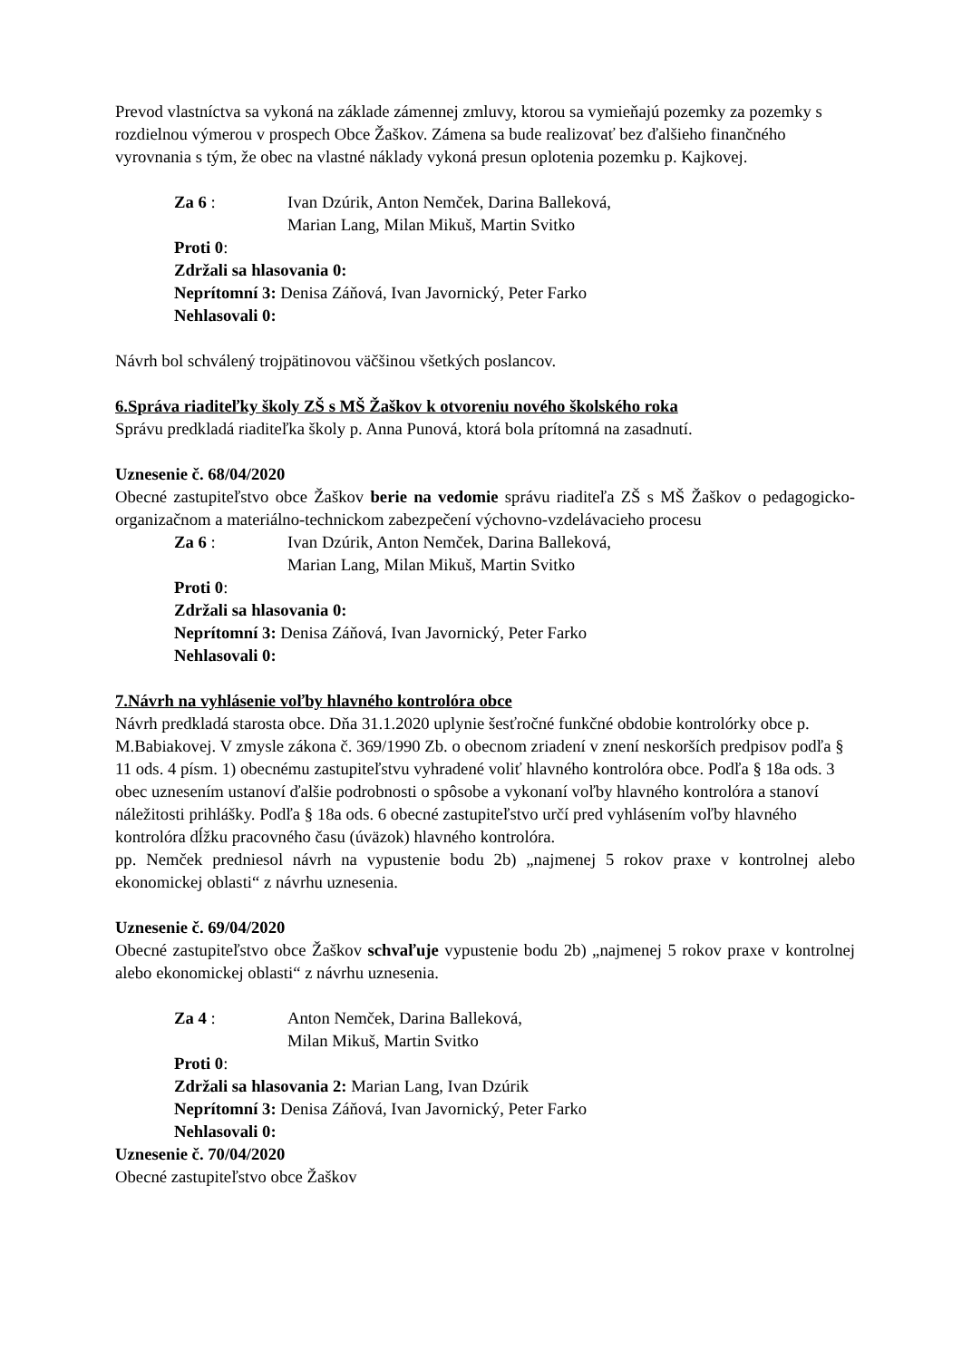Prevod vlastníctva sa vykoná na základe zámennej zmluvy, ktorou sa vymieňajú pozemky za pozemky s rozdielnou výmerou v prospech Obce Žaškov. Zámena sa bude realizovať bez ďalšieho finančného vyrovnania s tým, že obec na vlastné náklady vykoná presun oplotenia pozemku p. Kajkovej.
Za 6 : Ivan Dzúrik, Anton Nemček, Darina Balleková,
Marian Lang, Milan Mikuš, Martin Svitko
Proti 0:
Zdržali sa hlasovania 0:
Neprítomní 3: Denisa Záňová, Ivan Javornický, Peter Farko
Nehlasovali 0:
Návrh bol schválený trojpätinovou väčšinou všetkých poslancov.
6.Správa riaditeľky školy ZŠ s MŠ Žaškov k otvoreniu nového školského roka
Správu predkladá riaditeľka školy p. Anna Punová, ktorá bola prítomná na zasadnutí.
Uznesenie č. 68/04/2020
Obecné zastupiteľstvo obce Žaškov berie na vedomie správu riaditeľa ZŠ s MŠ Žaškov o pedagogicko-organizačnom a materiálno-technickom zabezpečení výchovno-vzdelávacieho procesu
Za 6 : Ivan Dzúrik, Anton Nemček, Darina Balleková,
Marian Lang, Milan Mikuš, Martin Svitko
Proti 0:
Zdržali sa hlasovania 0:
Neprítomní 3: Denisa Záňová, Ivan Javornický, Peter Farko
Nehlasovali 0:
7.Návrh na vyhlásenie voľby hlavného kontrolóra obce
Návrh predkladá starosta obce. Dňa 31.1.2020 uplynie šesťročné funkčné obdobie kontrolórky obce p. M.Babiakovej. V zmysle zákona č. 369/1990 Zb. o obecnom zriadení v znení neskorších predpisov podľa § 11 ods. 4 písm. 1) obecnému zastupiteľstvu vyhradené voliť hlavného kontrolóra obce. Podľa § 18a ods. 3 obec uznesením ustanoví ďalšie podrobnosti o spôsobe a vykonaní voľby hlavného kontrolóra a stanoví náležitosti prihlášky. Podľa § 18a ods. 6 obecné zastupiteľstvo určí pred vyhlásením voľby hlavného kontrolóra dĺžku pracovného času (úväzok) hlavného kontrolóra.
pp. Nemček predniesol návrh na vypustenie bodu 2b) „najmenej 5 rokov praxe v kontrolnej alebo ekonomickej oblasti“ z návrhu uznesenia.
Uznesenie č. 69/04/2020
Obecné zastupiteľstvo obce Žaškov schvaľuje vypustenie bodu 2b) „najmenej 5 rokov praxe v kontrolnej alebo ekonomickej oblasti“ z návrhu uznesenia.
Za 4 : Anton Nemček, Darina Balleková,
Milan Mikuš, Martin Svitko
Proti 0:
Zdržali sa hlasovania 2: Marian Lang, Ivan Dzúrik
Neprítomní 3: Denisa Záňová, Ivan Javornický, Peter Farko
Nehlasovali 0:
Uznesenie č. 70/04/2020
Obecné zastupiteľstvo obce Žaškov